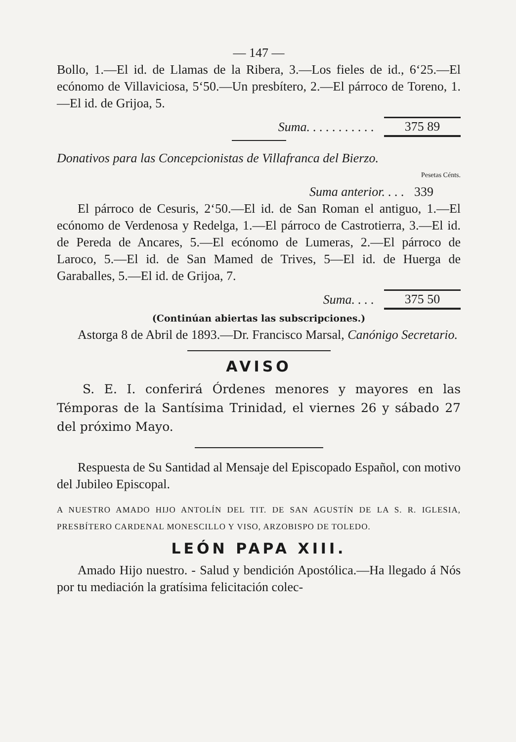— 147 —
Bollo, 1.—El id. de Llamas de la Ribera, 3.—Los fieles de id., 6‘25.—El ecónomo de Villaviciosa, 5‘50.—Un presbítero, 2.—El párroco de Toreno, 1.—El id. de Grijoa, 5.
Suma. . . . . . . . . . . 375 89
Donativos para las Concepcionistas de Villafranca del Bierzo.
Pesetas Cénts.
Suma anterior. . . . 339
El párroco de Cesuris, 2‘50.—El id. de San Roman el antiguo, 1.—El ecónomo de Verdenosa y Redelga, 1.—El párroco de Castrotierra, 3.—El id. de Pereda de Ancares, 5.—El ecónomo de Lumeras, 2.—El párroco de Laroco, 5.—El id. de San Mamed de Trives, 5—El id. de Huerga de Garaballes, 5.—El id. de Grijoa, 7.
Suma. . . . 375 50
(Continúan abiertas las subscripciones.)
Astorga 8 de Abril de 1893.—Dr. Francisco Marsal, Canónigo Secretario.
AVISO
S. E. I. conferirá Órdenes menores y mayores en las Témporas de la Santísima Trinidad, el viernes 26 y sábado 27 del próximo Mayo.
Respuesta de Su Santidad al Mensaje del Episcopado Español, con motivo del Jubileo Episcopal.
A NUESTRO AMADO HIJO ANTOLÍN DEL TIT. DE SAN AGUSTÍN DE LA S. R. IGLESIA, PRESBÍTERO CARDENAL MONESCILLO Y VISO, ARZOBISPO DE TOLEDO.
LEÓN PAPA XIII.
Amado Hijo nuestro. - Salud y bendición Apostólica.—Ha llegado á Nós por tu mediación la gratísima felicitación colec-